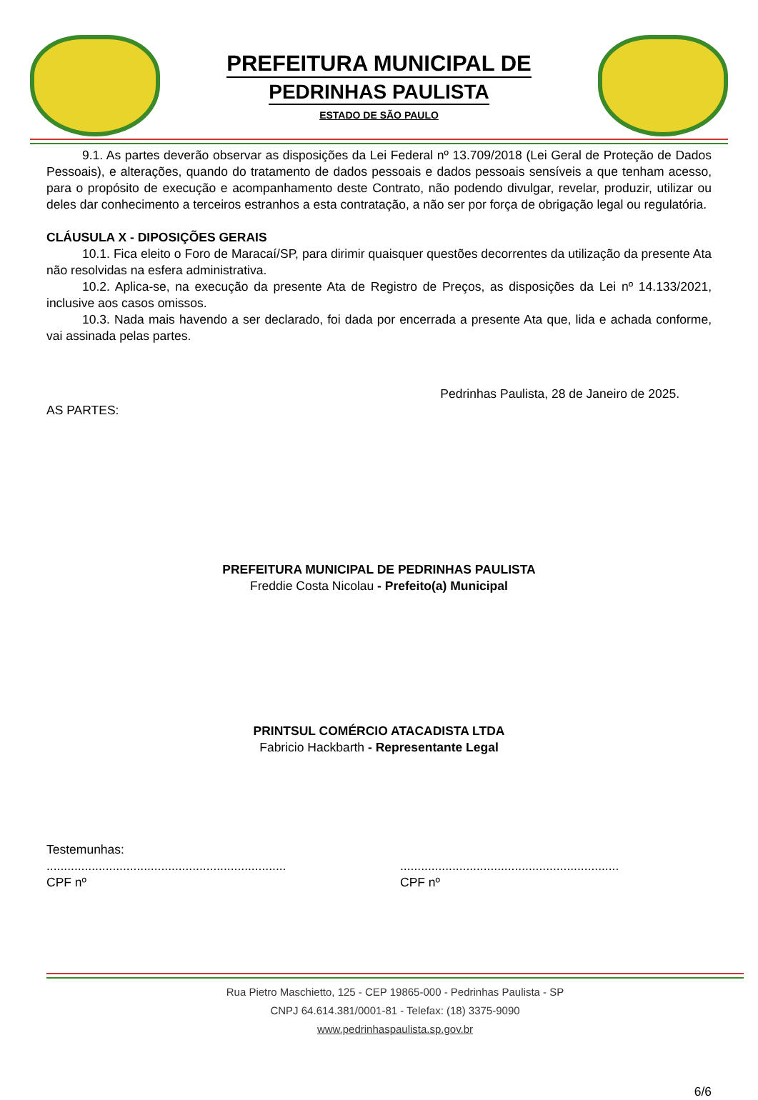PREFEITURA MUNICIPAL DE
PEDRINHAS PAULISTA
ESTADO DE SÃO PAULO
9.1. As partes deverão observar as disposições da Lei Federal nº 13.709/2018 (Lei Geral de Proteção de Dados Pessoais), e alterações, quando do tratamento de dados pessoais e dados pessoais sensíveis a que tenham acesso, para o propósito de execução e acompanhamento deste Contrato, não podendo divulgar, revelar, produzir, utilizar ou deles dar conhecimento a terceiros estranhos a esta contratação, a não ser por força de obrigação legal ou regulatória.
CLÁUSULA X - DIPOSIÇÕES GERAIS
10.1. Fica eleito o Foro de Maracaí/SP, para dirimir quaisquer questões decorrentes da utilização da presente Ata não resolvidas na esfera administrativa.
10.2. Aplica-se, na execução da presente Ata de Registro de Preços, as disposições da Lei nº 14.133/2021, inclusive aos casos omissos.
10.3. Nada mais havendo a ser declarado, foi dada por encerrada a presente Ata que, lida e achada conforme, vai assinada pelas partes.
Pedrinhas Paulista, 28 de Janeiro de 2025.
AS PARTES:
PREFEITURA MUNICIPAL DE PEDRINHAS PAULISTA
Freddie Costa Nicolau - Prefeito(a) Municipal
PRINTSUL COMÉRCIO ATACADISTA LTDA
Fabricio Hackbarth - Representante Legal
Testemunhas:
.....................................................................
CPF nº
...............................................................
CPF nº
6/6
Rua Pietro Maschietto, 125 - CEP 19865-000 - Pedrinhas Paulista - SP
CNPJ 64.614.381/0001-81 - Telefax: (18) 3375-9090
www.pedrinhaspaulista.sp.gov.br